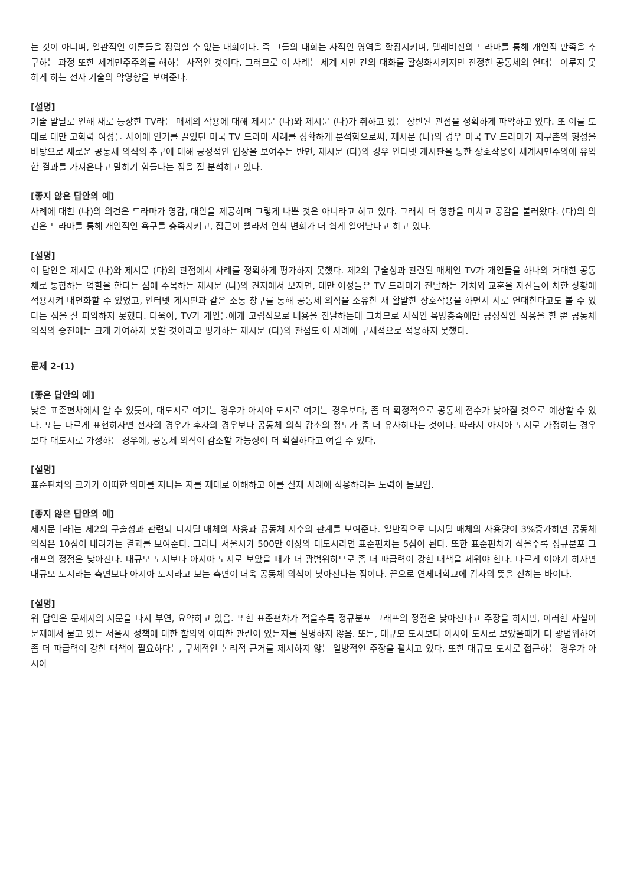는 것이 아니며, 일관적인 이론들을 정립할 수 없는 대화이다. 즉 그들의 대화는 사적인 영역을 확장시키며, 텔레비전의 드라마를 통해 개인적 만족을 추구하는 과정 또한 세계민주주의를 해하는 사적인 것이다. 그러므로 이 사례는 세계 시민 간의 대화를 활성화시키지만 진정한 공동체의 연대는 이루지 못하게 하는 전자 기술의 악영향을 보여준다.
[설명]
기술 발달로 인해 새로 등장한 TV라는 매체의 작용에 대해 제시문 (나)와 제시문 (나)가 취하고 있는 상반된 관점을 정확하게 파악하고 있다. 또 이를 토대로 대만 고학력 여성들 사이에 인기를 끌었던 미국 TV 드라마 사례를 정확하게 분석함으로써, 제시문 (나)의 경우 미국 TV 드라마가 지구촌의 형성을 바탕으로 새로운 공동체 의식의 추구에 대해 긍정적인 입장을 보여주는 반면, 제시문 (다)의 경우 인터넷 게시판을 통한 상호작용이 세계시민주의에 유익한 결과를 가져온다고 말하기 힘들다는 점을 잘 분석하고 있다.
[좋지 않은 답안의 예]
사례에 대한 (나)의 의견은 드라마가 영감, 대안을 제공하며 그렇게 나쁜 것은 아니라고 하고 있다. 그래서 더 영향을 미치고 공감을 불러왔다. (다)의 의견은 드라마를 통해 개인적인 욕구를 충족시키고, 접근이 빨라서 인식 변화가 더 쉽게 일어난다고 하고 있다.
[설명]
이 답안은 제시문 (나)와 제시문 (다)의 관점에서 사례를 정확하게 평가하지 못했다. 제2의 구술성과 관련된 매체인 TV가 개인들을 하나의 거대한 공동체로 통합하는 역할을 한다는 점에 주목하는 제시문 (나)의 견지에서 보자면, 대만 여성들은 TV 드라마가 전달하는 가치와 교훈을 자신들이 처한 상황에 적용시켜 내면화할 수 있었고, 인터넷 게시판과 같은 소통 창구를 통해 공동체 의식을 소유한 채 활발한 상호작용을 하면서 서로 연대한다고도 볼 수 있다는 점을 잘 파악하지 못했다. 더욱이, TV가 개인들에게 고립적으로 내용을 전달하는데 그치므로 사적인 욕망충족에만 긍정적인 작용을 할 뿐 공동체 의식의 증진에는 크게 기여하지 못할 것이라고 평가하는 제시문 (다)의 관점도 이 사례에 구체적으로 적용하지 못했다.
문제 2-(1)
[좋은 답안의 예]
낮은 표준편차에서 알 수 있듯이, 대도시로 여기는 경우가 아시아 도시로 여기는 경우보다, 좀 더 확정적으로 공동체 점수가 낮아질 것으로 예상할 수 있다. 또는 다르게 표현하자면 전자의 경우가 후자의 경우보다 공동체 의식 감소의 정도가 좀 더 유사하다는 것이다. 따라서 아시아 도시로 가정하는 경우보다 대도시로 가정하는 경우에, 공동체 의식이 감소할 가능성이 더 확실하다고 여길 수 있다.
[설명]
표준편차의 크기가 어떠한 의미를 지니는 지를 제대로 이해하고 이를 실제 사례에 적용하려는 노력이 돋보임.
[좋지 않은 답안의 예]
제시문 [라]는 제2의 구술성과 관련되 디지털 매체의 사용과 공동체 지수의 관계를 보여준다. 일반적으로 디지털 매체의 사용량이 3%증가하면 공동체 의식은 10점이 내려가는 결과를 보여준다. 그러나 서울시가 500만 이상의 대도시라면 표준편차는 5점이 된다. 또한 표준편차가 적을수록 정규분포 그래프의 정점은 낮아진다. 대규모 도시보다 아시아 도시로 보았을 때가 더 광범위하므로 좀 더 파급력이 강한 대책을 세워야 한다. 다르게 이야기 하자면 대규모 도시라는 측면보다 아시아 도시라고 보는 측면이 더욱 공동체 의식이 낮아진다는 점이다. 끝으로 연세대학교에 감사의 뜻을 전하는 바이다.
[설명]
위 답안은 문제지의 지문을 다시 부연, 요약하고 있음. 또한 표준편차가 적을수록 정규분포 그래프의 정점은 낮아진다고 주장을 하지만, 이러한 사실이 문제에서 묻고 있는 서울시 정책에 대한 함의와 어떠한 관련이 있는지를 설명하지 않음. 또는, 대규모 도시보다 아시아 도시로 보았을때가 더 광범위하여 좀 더 파급력이 강한 대책이 필요하다는, 구체적인 논리적 근거를 제시하지 않는 일방적인 주장을 펼치고 있다. 또한 대규모 도시로 접근하는 경우가 아시아